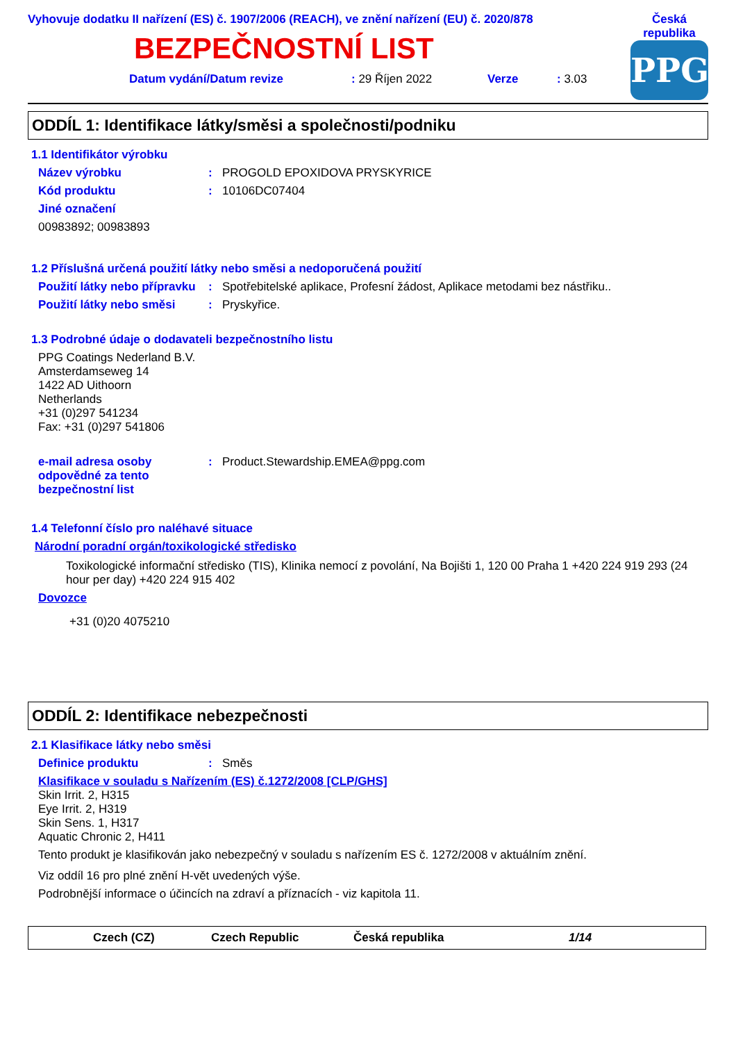Vyhovuje dodatku II nařízení (ES) č. 1907/2006 (REACH), ve znění nařízení (EU) č. 2020/878
BEZPEČNOSTNÍ LIST
Datum vydání/Datum revize: 29 Říjen 2022 Verze: 3.03
Česká
republika
PPG
ODDÍL 1: Identifikace látky/směsi a společnosti/podniku
1.1 Identifikátor výrobku
Název výrobku: PROGOLD EPOXIDOVA PRYSKYRICE
Kód produktu: 10106DC07404
Jiné označení
00983892; 00983893
1.2 Příslušná určená použití látky nebo směsi a nedoporučená použití
Použití látky nebo přípravku: Spotřebitelské aplikace, Profesní žádost, Aplikace metodami bez nástřiku..
Použití látky nebo směsi: Pryskyřice.
1.3 Podrobné údaje o dodavateli bezpečnostního listu
PPG Coatings Nederland B.V.
Amsterdamseweg 14
1422 AD Uithoorn
Netherlands
+31 (0)297 541234
Fax: +31 (0)297 541806
e-mail adresa osoby odpovědné za tento bezpečnostní list: Product.Stewardship.EMEA@ppg.com
1.4 Telefonní číslo pro naléhavé situace
Národní poradní orgán/toxikologické středisko
Toxikologické informační středisko (TIS), Klinika nemocí z povolání, Na Bojišti 1, 120 00 Praha 1 +420 224 919 293 (24 hour per day) +420 224 915 402
Dovozce
+31 (0)20 4075210
ODDÍL 2: Identifikace nebezpečnosti
2.1 Klasifikace látky nebo směsi
Definice produktu: Směs
Klasifikace v souladu s Nařízením (ES) č.1272/2008 [CLP/GHS]
Skin Irrit. 2, H315
Eye Irrit. 2, H319
Skin Sens. 1, H317
Aquatic Chronic 2, H411
Tento produkt je klasifikován jako nebezpečný v souladu s nařízením ES č. 1272/2008 v aktuálním znění.
Viz oddíl 16 pro plné znění H-vět uvedených výše.
Podrobnější informace o účincích na zdraví a příznacích - viz kapitola 11.
Czech (CZ) Czech Republic Česká republika 1/14